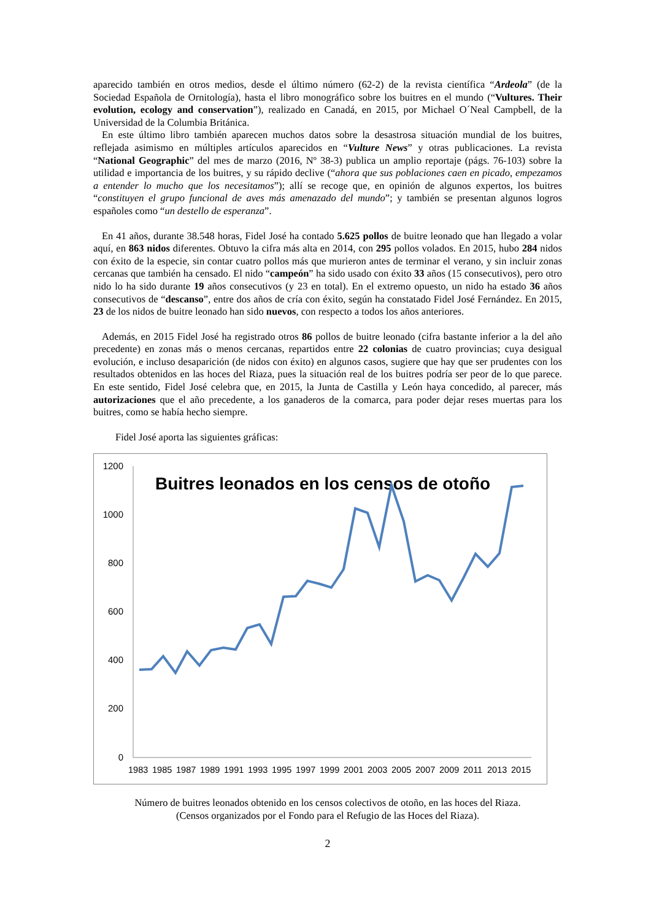aparecido también en otros medios, desde el último número (62-2) de la revista científica “Ardeola” (de la Sociedad Española de Ornitología), hasta el libro monográfico sobre los buitres en el mundo (“Vultures. Their evolution, ecology and conservation”), realizado en Canadá, en 2015, por Michael O´Neal Campbell, de la Universidad de la Columbia Británica.
En este último libro también aparecen muchos datos sobre la desastrosa situación mundial de los buitres, reflejada asimismo en múltiples artículos aparecidos en “Vulture News” y otras publicaciones. La revista “National Geographic” del mes de marzo (2016, Nº 38-3) publica un amplio reportaje (págs. 76-103) sobre la utilidad e importancia de los buitres, y su rápido declive (“ahora que sus poblaciones caen en picado, empezamos a entender lo mucho que los necesitamos”); allí se recoge que, en opinión de algunos expertos, los buitres “constituyen el grupo funcional de aves más amenazado del mundo”; y también se presentan algunos logros españoles como “un destello de esperanza”.
En 41 años, durante 38.548 horas, Fidel José ha contado 5.625 pollos de buitre leonado que han llegado a volar aquí, en 863 nidos diferentes. Obtuvo la cifra más alta en 2014, con 295 pollos volados. En 2015, hubo 284 nidos con éxito de la especie, sin contar cuatro pollos más que murieron antes de terminar el verano, y sin incluir zonas cercanas que también ha censado. El nido “campeón” ha sido usado con éxito 33 años (15 consecutivos), pero otro nido lo ha sido durante 19 años consecutivos (y 23 en total). En el extremo opuesto, un nido ha estado 36 años consecutivos de “descanso”, entre dos años de cría con éxito, según ha constatado Fidel José Fernández. En 2015, 23 de los nidos de buitre leonado han sido nuevos, con respecto a todos los años anteriores.
Además, en 2015 Fidel José ha registrado otros 86 pollos de buitre leonado (cifra bastante inferior a la del año precedente) en zonas más o menos cercanas, repartidos entre 22 colonias de cuatro provincias; cuya desigual evolución, e incluso desaparición (de nidos con éxito) en algunos casos, sugiere que hay que ser prudentes con los resultados obtenidos en las hoces del Riaza, pues la situación real de los buitres podría ser peor de lo que parece. En este sentido, Fidel José celebra que, en 2015, la Junta de Castilla y León haya concedido, al parecer, más autorizaciones que el año precedente, a los ganaderos de la comarca, para poder dejar reses muertas para los buitres, como se había hecho siempre.
Fidel José aporta las siguientes gráficas:
Buitres leonados en los censos de otoño
1200
1000
800
600
400
200
0
1983
1985
1987
1989
1991
1993
1995
1997
1999
2001
2003
2005
2007
2009
2011
2013
2015
Número de buitres leonados obtenido en los censos colectivos de otoño, en las hoces del Riaza.
(Censos organizados por el Fondo para el Refugio de las Hoces del Riaza).
2